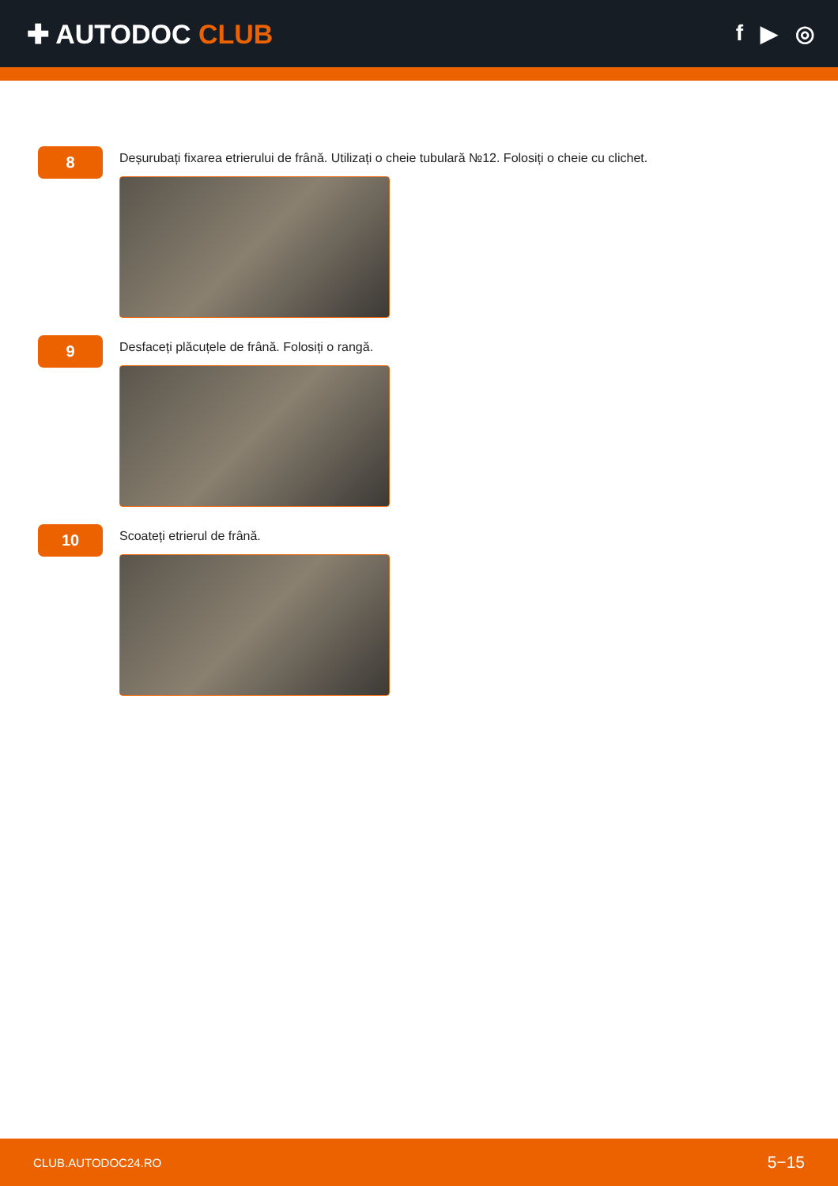✚ AUTODOC CLUB
f ▶ ◎
8
Deșurubați fixarea etrierului de frână. Utilizați o cheie tubulară №12. Folosiți o cheie cu clichet.
9
Desfaceți plăcuțele de frână. Folosiți o rangă.
10
Scoateți etrierul de frână.
CLUB.AUTODOC24.RO 5−15